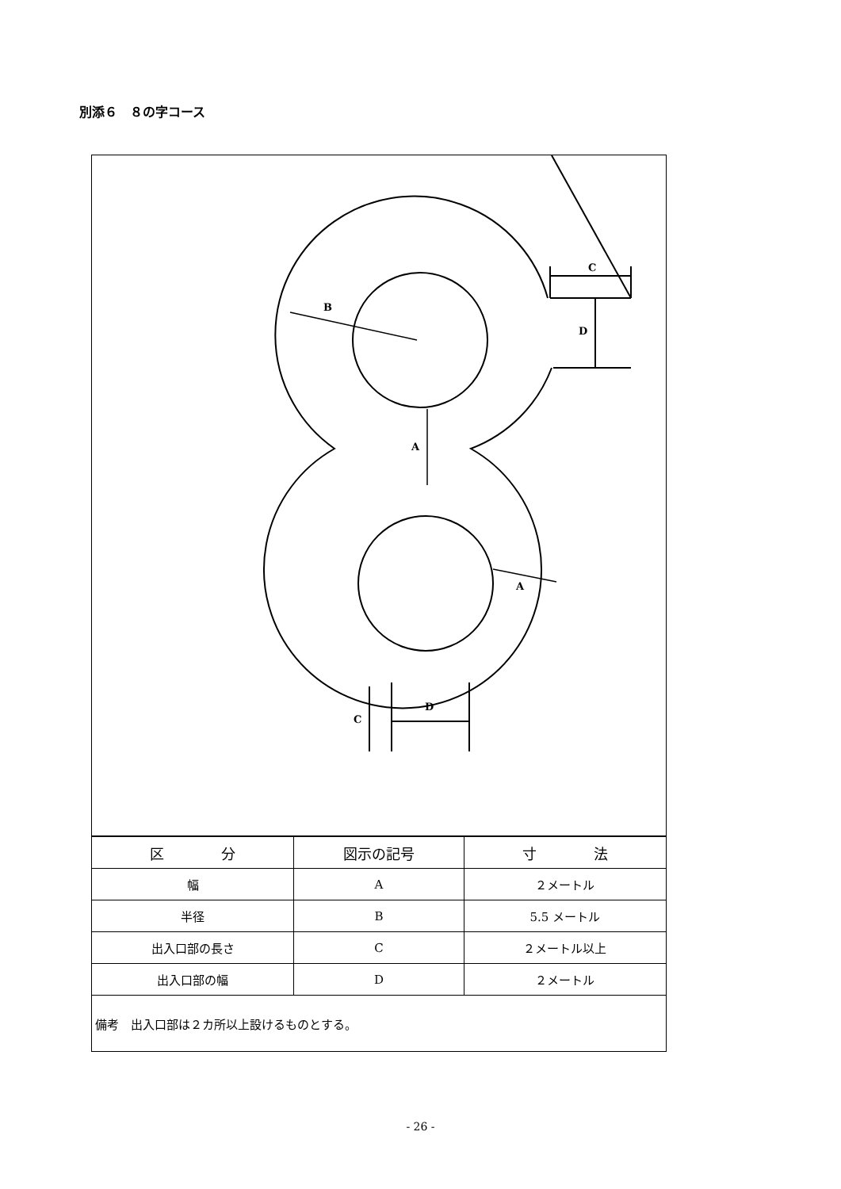別添６　８の字コース
B
A
A
C
D
D
C
| 区 分 | 図示の記号 | 寸 法 |
| --- | --- | --- |
| 幅 | A | ２メートル |
| 半径 | B | 5.5 メートル |
| 出入口部の長さ | C | ２メートル以上 |
| 出入口部の幅 | D | ２メートル |
| 備考 出入口部は２カ所以上設けるものとする。 | | |
- 26 -